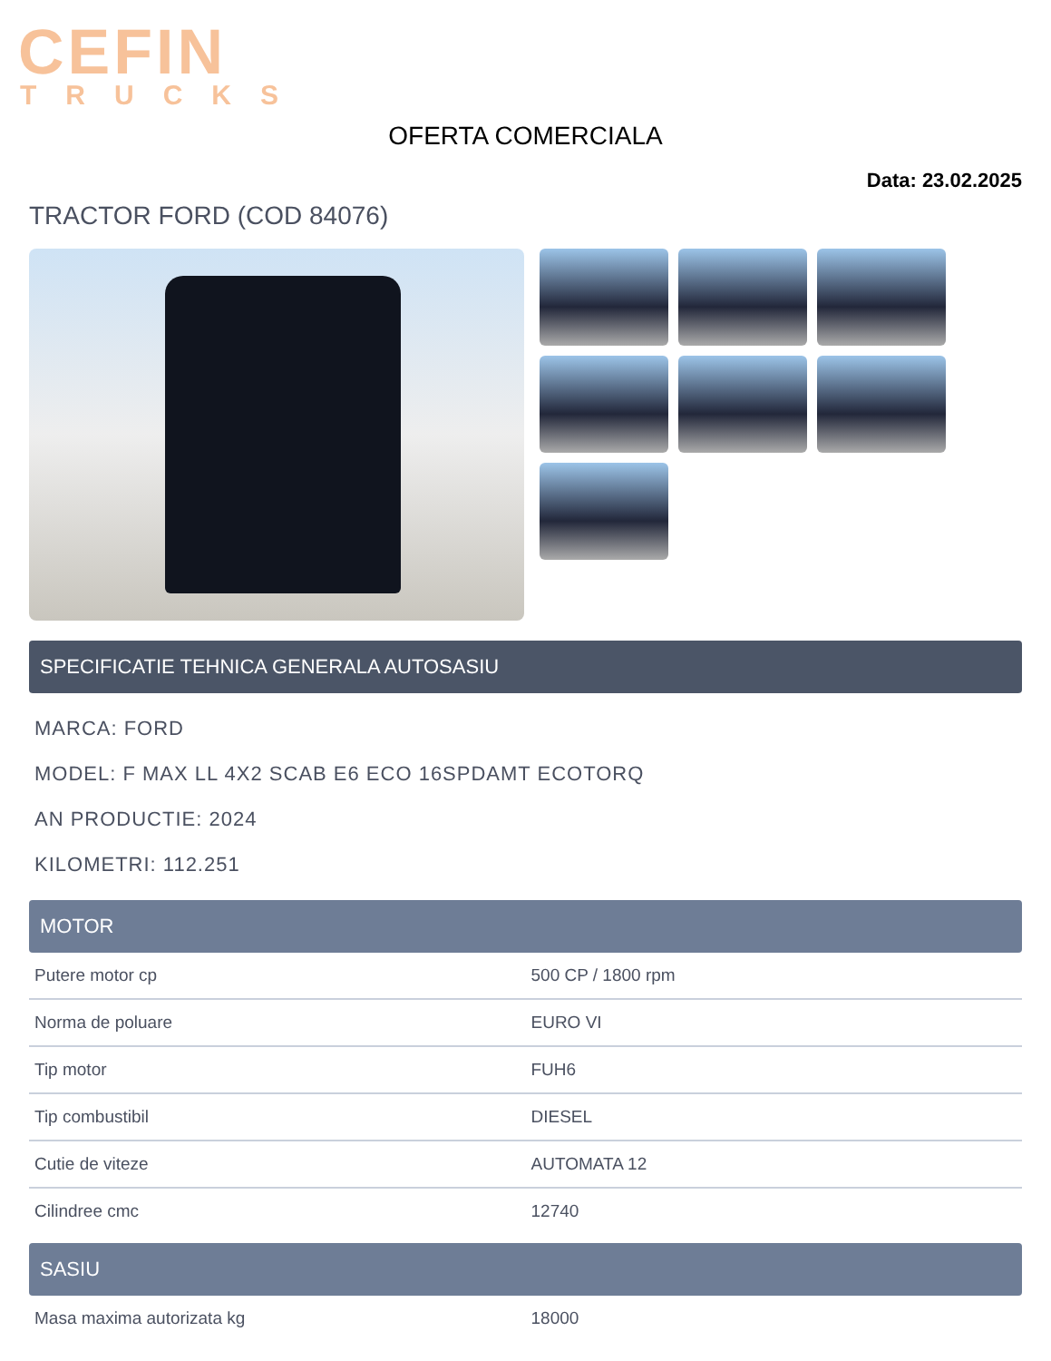CEFIN
TRUCKS
OFERTA COMERCIALA
Data: 23.02.2025
TRACTOR FORD (COD 84076)
SPECIFICATIE TEHNICA GENERALA AUTOSASIU
MARCA: FORD
MODEL: F MAX LL 4X2 SCAB E6 ECO 16SPDAMT ECOTORQ
AN PRODUCTIE: 2024
KILOMETRI: 112.251
MOTOR
| Putere motor cp | 500 CP / 1800 rpm |
| Norma de poluare | EURO VI |
| Tip motor | FUH6 |
| Tip combustibil | DIESEL |
| Cutie de viteze | AUTOMATA 12 |
| Cilindree cmc | 12740 |
SASIU
| Masa maxima autorizata kg | 18000 |